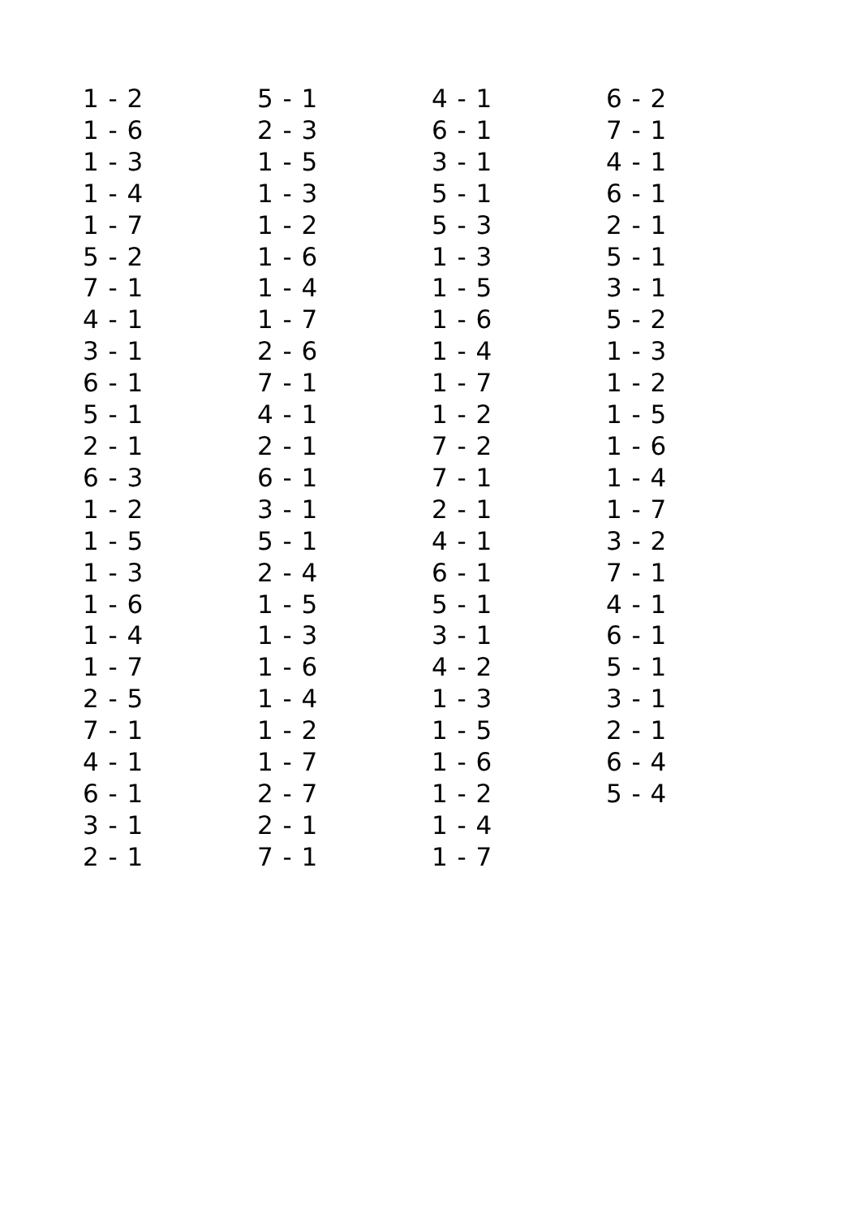1 - 2
1 - 6
1 - 3
1 - 4
1 - 7
5 - 2
7 - 1
4 - 1
3 - 1
6 - 1
5 - 1
2 - 1
6 - 3
1 - 2
1 - 5
1 - 3
1 - 6
1 - 4
1 - 7
2 - 5
7 - 1
4 - 1
6 - 1
3 - 1
2 - 1
5 - 1
2 - 3
1 - 5
1 - 3
1 - 2
1 - 6
1 - 4
1 - 7
2 - 6
7 - 1
4 - 1
2 - 1
6 - 1
3 - 1
5 - 1
2 - 4
1 - 5
1 - 3
1 - 6
1 - 4
1 - 2
1 - 7
2 - 7
2 - 1
7 - 1
4 - 1
6 - 1
3 - 1
5 - 1
5 - 3
1 - 3
1 - 5
1 - 6
1 - 4
1 - 7
1 - 2
7 - 2
7 - 1
2 - 1
4 - 1
6 - 1
5 - 1
3 - 1
4 - 2
1 - 3
1 - 5
1 - 6
1 - 2
1 - 4
1 - 7
6 - 2
7 - 1
4 - 1
6 - 1
2 - 1
5 - 1
3 - 1
5 - 2
1 - 3
1 - 2
1 - 5
1 - 6
1 - 4
1 - 7
3 - 2
7 - 1
4 - 1
6 - 1
5 - 1
3 - 1
2 - 1
6 - 4
5 - 4